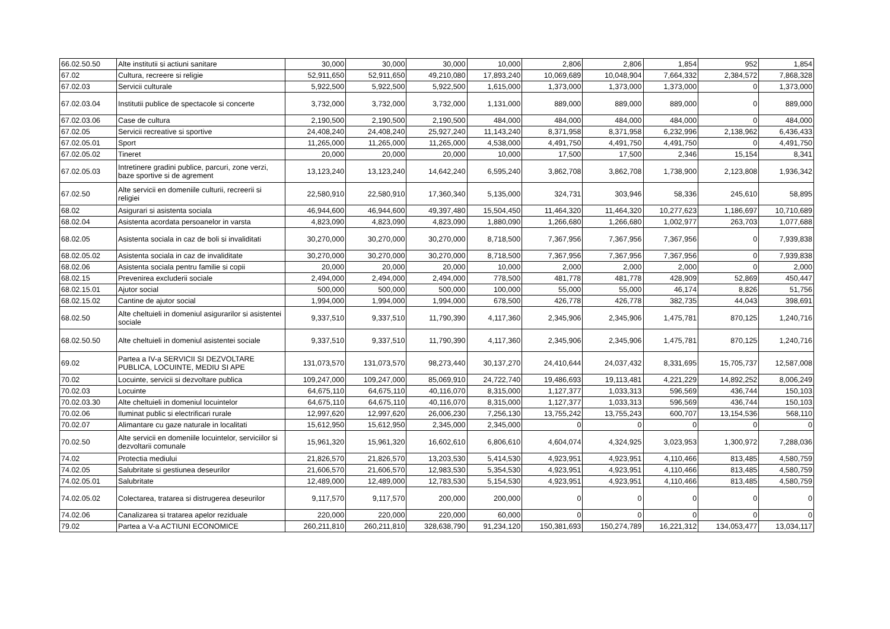| 66.02.50.50 | Alte institutii si actiuni sanitare | 30,000 | 30,000 | 30,000 | 10,000 | 2,806 | 2,806 | 1,854 | 952 | 1,854 |
| 67.02 | Cultura, recreere si religie | 52,911,650 | 52,911,650 | 49,210,080 | 17,893,240 | 10,069,689 | 10,048,904 | 7,664,332 | 2,384,572 | 7,868,328 |
| 67.02.03 | Servicii culturale | 5,922,500 | 5,922,500 | 5,922,500 | 1,615,000 | 1,373,000 | 1,373,000 | 1,373,000 | 0 | 1,373,000 |
| 67.02.03.04 | Institutii publice de spectacole si concerte | 3,732,000 | 3,732,000 | 3,732,000 | 1,131,000 | 889,000 | 889,000 | 889,000 | 0 | 889,000 |
| 67.02.03.06 | Case de cultura | 2,190,500 | 2,190,500 | 2,190,500 | 484,000 | 484,000 | 484,000 | 484,000 | 0 | 484,000 |
| 67.02.05 | Servicii recreative si sportive | 24,408,240 | 24,408,240 | 25,927,240 | 11,143,240 | 8,371,958 | 8,371,958 | 6,232,996 | 2,138,962 | 6,436,433 |
| 67.02.05.01 | Sport | 11,265,000 | 11,265,000 | 11,265,000 | 4,538,000 | 4,491,750 | 4,491,750 | 4,491,750 | 0 | 4,491,750 |
| 67.02.05.02 | Tineret | 20,000 | 20,000 | 20,000 | 10,000 | 17,500 | 17,500 | 2,346 | 15,154 | 8,341 |
| 67.02.05.03 | Intretinere gradini publice, parcuri, zone verzi, baze sportive si de agrement | 13,123,240 | 13,123,240 | 14,642,240 | 6,595,240 | 3,862,708 | 3,862,708 | 1,738,900 | 2,123,808 | 1,936,342 |
| 67.02.50 | Alte servicii en domeniile culturii, recreerii si religiei | 22,580,910 | 22,580,910 | 17,360,340 | 5,135,000 | 324,731 | 303,946 | 58,336 | 245,610 | 58,895 |
| 68.02 | Asigurari si asistenta sociala | 46,944,600 | 46,944,600 | 49,397,480 | 15,504,450 | 11,464,320 | 11,464,320 | 10,277,623 | 1,186,697 | 10,710,689 |
| 68.02.04 | Asistenta acordata persoanelor in varsta | 4,823,090 | 4,823,090 | 4,823,090 | 1,880,090 | 1,266,680 | 1,266,680 | 1,002,977 | 263,703 | 1,077,688 |
| 68.02.05 | Asistenta sociala in caz de boli si invaliditati | 30,270,000 | 30,270,000 | 30,270,000 | 8,718,500 | 7,367,956 | 7,367,956 | 7,367,956 | 0 | 7,939,838 |
| 68.02.05.02 | Asistenta sociala in caz de invaliditate | 30,270,000 | 30,270,000 | 30,270,000 | 8,718,500 | 7,367,956 | 7,367,956 | 7,367,956 | 0 | 7,939,838 |
| 68.02.06 | Asistenta sociala pentru familie si copii | 20,000 | 20,000 | 20,000 | 10,000 | 2,000 | 2,000 | 2,000 | 0 | 2,000 |
| 68.02.15 | Prevenirea excluderii sociale | 2,494,000 | 2,494,000 | 2,494,000 | 778,500 | 481,778 | 481,778 | 428,909 | 52,869 | 450,447 |
| 68.02.15.01 | Ajutor social | 500,000 | 500,000 | 500,000 | 100,000 | 55,000 | 55,000 | 46,174 | 8,826 | 51,756 |
| 68.02.15.02 | Cantine de ajutor social | 1,994,000 | 1,994,000 | 1,994,000 | 678,500 | 426,778 | 426,778 | 382,735 | 44,043 | 398,691 |
| 68.02.50 | Alte cheltuieli in domeniul asigurarilor si asistentei sociale | 9,337,510 | 9,337,510 | 11,790,390 | 4,117,360 | 2,345,906 | 2,345,906 | 1,475,781 | 870,125 | 1,240,716 |
| 68.02.50.50 | Alte cheltuieli in domeniul asistentei sociale | 9,337,510 | 9,337,510 | 11,790,390 | 4,117,360 | 2,345,906 | 2,345,906 | 1,475,781 | 870,125 | 1,240,716 |
| 69.02 | Partea a IV-a SERVICII SI DEZVOLTARE PUBLICA, LOCUINTE, MEDIU SI APE | 131,073,570 | 131,073,570 | 98,273,440 | 30,137,270 | 24,410,644 | 24,037,432 | 8,331,695 | 15,705,737 | 12,587,008 |
| 70.02 | Locuinte, servicii si dezvoltare publica | 109,247,000 | 109,247,000 | 85,069,910 | 24,722,740 | 19,486,693 | 19,113,481 | 4,221,229 | 14,892,252 | 8,006,249 |
| 70.02.03 | Locuinte | 64,675,110 | 64,675,110 | 40,116,070 | 8,315,000 | 1,127,377 | 1,033,313 | 596,569 | 436,744 | 150,103 |
| 70.02.03.30 | Alte cheltuieli in domeniul locuintelor | 64,675,110 | 64,675,110 | 40,116,070 | 8,315,000 | 1,127,377 | 1,033,313 | 596,569 | 436,744 | 150,103 |
| 70.02.06 | Iluminat public si electrificari rurale | 12,997,620 | 12,997,620 | 26,006,230 | 7,256,130 | 13,755,242 | 13,755,243 | 600,707 | 13,154,536 | 568,110 |
| 70.02.07 | Alimantare cu gaze naturale in localitati | 15,612,950 | 15,612,950 | 2,345,000 | 2,345,000 | 0 | 0 | 0 | 0 | 0 |
| 70.02.50 | Alte servicii en domeniile locuintelor, serviciilor si dezvoltarii comunale | 15,961,320 | 15,961,320 | 16,602,610 | 6,806,610 | 4,604,074 | 4,324,925 | 3,023,953 | 1,300,972 | 7,288,036 |
| 74.02 | Protectia mediului | 21,826,570 | 21,826,570 | 13,203,530 | 5,414,530 | 4,923,951 | 4,923,951 | 4,110,466 | 813,485 | 4,580,759 |
| 74.02.05 | Salubritate si gestiunea deseurilor | 21,606,570 | 21,606,570 | 12,983,530 | 5,354,530 | 4,923,951 | 4,923,951 | 4,110,466 | 813,485 | 4,580,759 |
| 74.02.05.01 | Salubritate | 12,489,000 | 12,489,000 | 12,783,530 | 5,154,530 | 4,923,951 | 4,923,951 | 4,110,466 | 813,485 | 4,580,759 |
| 74.02.05.02 | Colectarea, tratarea si distrugerea deseurilor | 9,117,570 | 9,117,570 | 200,000 | 200,000 | 0 | 0 | 0 | 0 | 0 |
| 74.02.06 | Canalizarea si tratarea apelor reziduale | 220,000 | 220,000 | 220,000 | 60,000 | 0 | 0 | 0 | 0 | 0 |
| 79.02 | Partea a V-a ACTIUNI ECONOMICE | 260,211,810 | 260,211,810 | 328,638,790 | 91,234,120 | 150,381,693 | 150,274,789 | 16,221,312 | 134,053,477 | 13,034,117 |